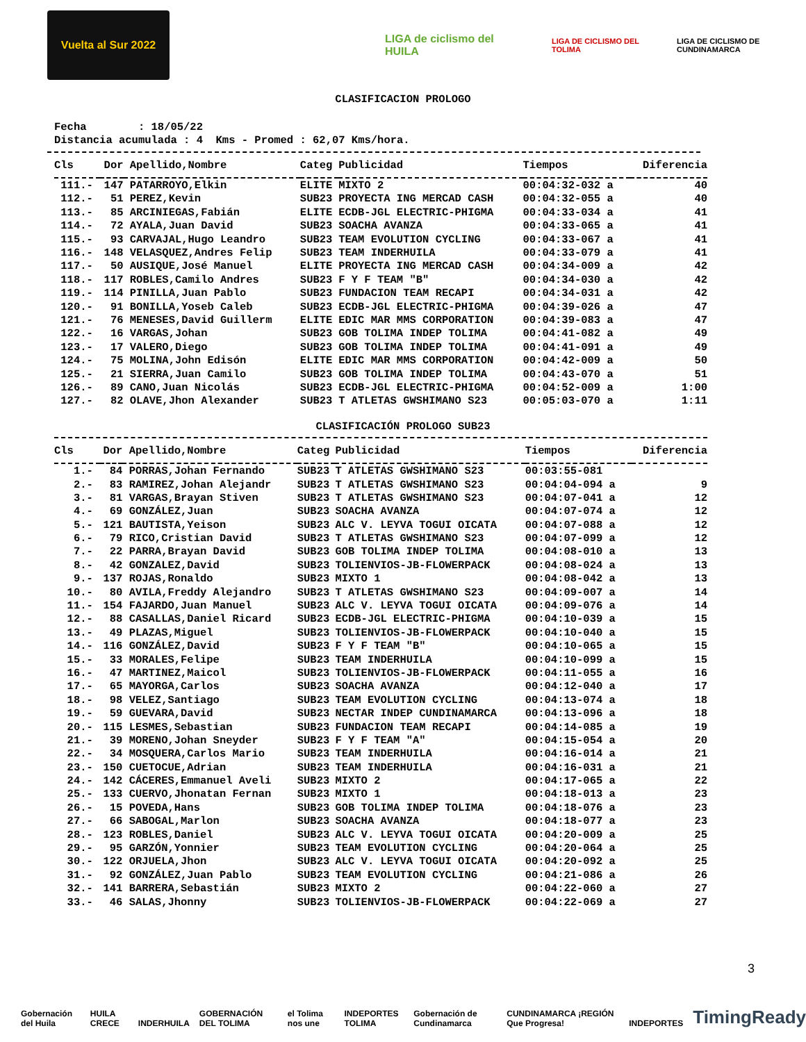Vuelta al Sur 2022
LIGA de ciclismo del HUILA
LIGA DE CICLISMO DEL TOLIMA
LIGA DE CICLISMO DE CUNDINAMARCA
CLASIFICACION PROLOGO
Fecha : 18/05/22 Distancia acumulada : 4 Kms - Promed : 62,07 Kms/hora.
| Cls | Dor | Apellido,Nombre | Categ | Publicidad | Tiempos | Diferencia |
| --- | --- | --- | --- | --- | --- | --- |
| 111.- | 147 | PATARROYO,Elkin | ELITE | MIXTO 2 | 00:04:32-032 a | 40 |
| 112.- | 51 | PEREZ,Kevin | SUB23 | PROYECTA ING MERCAD CASH | 00:04:32-055 a | 40 |
| 113.- | 85 | ARCINIEGAS,Fabián | ELITE | ECDB-JGL ELECTRIC-PHIGMA | 00:04:33-034 a | 41 |
| 114.- | 72 | AYALA,Juan David | SUB23 | SOACHA AVANZA | 00:04:33-065 a | 41 |
| 115.- | 93 | CARVAJAL,Hugo Leandro | SUB23 | TEAM EVOLUTION CYCLING | 00:04:33-067 a | 41 |
| 116.- | 148 | VELASQUEZ,Andres Felip | SUB23 | TEAM INDERHUILA | 00:04:33-079 a | 41 |
| 117.- | 50 | AUSIQUE,José Manuel | ELITE | PROYECTA ING MERCAD CASH | 00:04:34-009 a | 42 |
| 118.- | 117 | ROBLES,Camilo Andres | SUB23 | F Y F TEAM "B" | 00:04:34-030 a | 42 |
| 119.- | 114 | PINILLA,Juan Pablo | SUB23 | FUNDACION TEAM RECAPI | 00:04:34-031 a | 42 |
| 120.- | 91 | BONILLA,Yoseb Caleb | SUB23 | ECDB-JGL ELECTRIC-PHIGMA | 00:04:39-026 a | 47 |
| 121.- | 76 | MENESES,David Guillerm | ELITE | EDIC MAR MMS CORPORATION | 00:04:39-083 a | 47 |
| 122.- | 16 | VARGAS,Johan | SUB23 | GOB TOLIMA INDEP TOLIMA | 00:04:41-082 a | 49 |
| 123.- | 17 | VALERO,Diego | SUB23 | GOB TOLIMA INDEP TOLIMA | 00:04:41-091 a | 49 |
| 124.- | 75 | MOLINA,John Edisón | ELITE | EDIC MAR MMS CORPORATION | 00:04:42-009 a | 50 |
| 125.- | 21 | SIERRA,Juan Camilo | SUB23 | GOB TOLIMA INDEP TOLIMA | 00:04:43-070 a | 51 |
| 126.- | 89 | CANO,Juan Nicolás | SUB23 | ECDB-JGL ELECTRIC-PHIGMA | 00:04:52-009 a | 1:00 |
| 127.- | 82 | OLAVE,Jhon Alexander | SUB23 | T ATLETAS GWSHIMANO S23 | 00:05:03-070 a | 1:11 |
CLASIFICACIÓN PROLOGO SUB23
| Cls | Dor | Apellido,Nombre | Categ | Publicidad | Tiempos | Diferencia |
| --- | --- | --- | --- | --- | --- | --- |
| 1.- | 84 | PORRAS,Johan Fernando | SUB23 | T ATLETAS GWSHIMANO S23 | 00:03:55-081 | |
| 2.- | 83 | RAMIREZ,Johan Alejandr | SUB23 | T ATLETAS GWSHIMANO S23 | 00:04:04-094 a | 9 |
| 3.- | 81 | VARGAS,Brayan Stiven | SUB23 | T ATLETAS GWSHIMANO S23 | 00:04:07-041 a | 12 |
| 4.- | 69 | GONZÁLEZ,Juan | SUB23 | SOACHA AVANZA | 00:04:07-074 a | 12 |
| 5.- | 121 | BAUTISTA,Yeison | SUB23 | ALC V. LEYVA TOGUI OICATA | 00:04:07-088 a | 12 |
| 6.- | 79 | RICO,Cristian David | SUB23 | T ATLETAS GWSHIMANO S23 | 00:04:07-099 a | 12 |
| 7.- | 22 | PARRA,Brayan David | SUB23 | GOB TOLIMA INDEP TOLIMA | 00:04:08-010 a | 13 |
| 8.- | 42 | GONZALEZ,David | SUB23 | TOLIENVIOS-JB-FLOWERPACK | 00:04:08-024 a | 13 |
| 9.- | 137 | ROJAS,Ronaldo | SUB23 | MIXTO 1 | 00:04:08-042 a | 13 |
| 10.- | 80 | AVILA,Freddy Alejandro | SUB23 | T ATLETAS GWSHIMANO S23 | 00:04:09-007 a | 14 |
| 11.- | 154 | FAJARDO,Juan Manuel | SUB23 | ALC V. LEYVA TOGUI OICATA | 00:04:09-076 a | 14 |
| 12.- | 88 | CASALLAS,Daniel Ricard | SUB23 | ECDB-JGL ELECTRIC-PHIGMA | 00:04:10-039 a | 15 |
| 13.- | 49 | PLAZAS,Miguel | SUB23 | TOLIENVIOS-JB-FLOWERPACK | 00:04:10-040 a | 15 |
| 14.- | 116 | GONZÁLEZ,David | SUB23 | F Y F TEAM "B" | 00:04:10-065 a | 15 |
| 15.- | 33 | MORALES,Felipe | SUB23 | TEAM INDERHUILA | 00:04:10-099 a | 15 |
| 16.- | 47 | MARTINEZ,Maicol | SUB23 | TOLIENVIOS-JB-FLOWERPACK | 00:04:11-055 a | 16 |
| 17.- | 65 | MAYORGA,Carlos | SUB23 | SOACHA AVANZA | 00:04:12-040 a | 17 |
| 18.- | 98 | VELEZ,Santiago | SUB23 | TEAM EVOLUTION CYCLING | 00:04:13-074 a | 18 |
| 19.- | 59 | GUEVARA,David | SUB23 | NECTAR INDEP CUNDINAMARCA | 00:04:13-096 a | 18 |
| 20.- | 115 | LESMES,Sebastian | SUB23 | FUNDACION TEAM RECAPI | 00:04:14-085 a | 19 |
| 21.- | 39 | MORENO,Johan Sneyder | SUB23 | F Y F TEAM "A" | 00:04:15-054 a | 20 |
| 22.- | 34 | MOSQUERA,Carlos Mario | SUB23 | TEAM INDERHUILA | 00:04:16-014 a | 21 |
| 23.- | 150 | CUETOCUE,Adrian | SUB23 | TEAM INDERHUILA | 00:04:16-031 a | 21 |
| 24.- | 142 | CÁCERES,Emmanuel Aveli | SUB23 | MIXTO 2 | 00:04:17-065 a | 22 |
| 25.- | 133 | CUERVO,Jhonatan Fernan | SUB23 | MIXTO 1 | 00:04:18-013 a | 23 |
| 26.- | 15 | POVEDA,Hans | SUB23 | GOB TOLIMA INDEP TOLIMA | 00:04:18-076 a | 23 |
| 27.- | 66 | SABOGAL,Marlon | SUB23 | SOACHA AVANZA | 00:04:18-077 a | 23 |
| 28.- | 123 | ROBLES,Daniel | SUB23 | ALC V. LEYVA TOGUI OICATA | 00:04:20-009 a | 25 |
| 29.- | 95 | GARZÓN,Yonnier | SUB23 | TEAM EVOLUTION CYCLING | 00:04:20-064 a | 25 |
| 30.- | 122 | ORJUELA,Jhon | SUB23 | ALC V. LEYVA TOGUI OICATA | 00:04:20-092 a | 25 |
| 31.- | 92 | GONZÁLEZ,Juan Pablo | SUB23 | TEAM EVOLUTION CYCLING | 00:04:21-086 a | 26 |
| 32.- | 141 | BARRERA,Sebastián | SUB23 | MIXTO 2 | 00:04:22-060 a | 27 |
| 33.- | 46 | SALAS,Jhonny | SUB23 | TOLIENVIOS-JB-FLOWERPACK | 00:04:22-069 a | 27 |
3
Gobernación del Huila HUILA CRECE INDERHUILA GOBERNACIÓN DEL TOLIMA el Tolima nos une INDEPORTES TOLIMA Gobernación de Cundinamarca CUNDINAMARCA ¡REGIÓN Que Progresa! INDEPORTES TimingReady